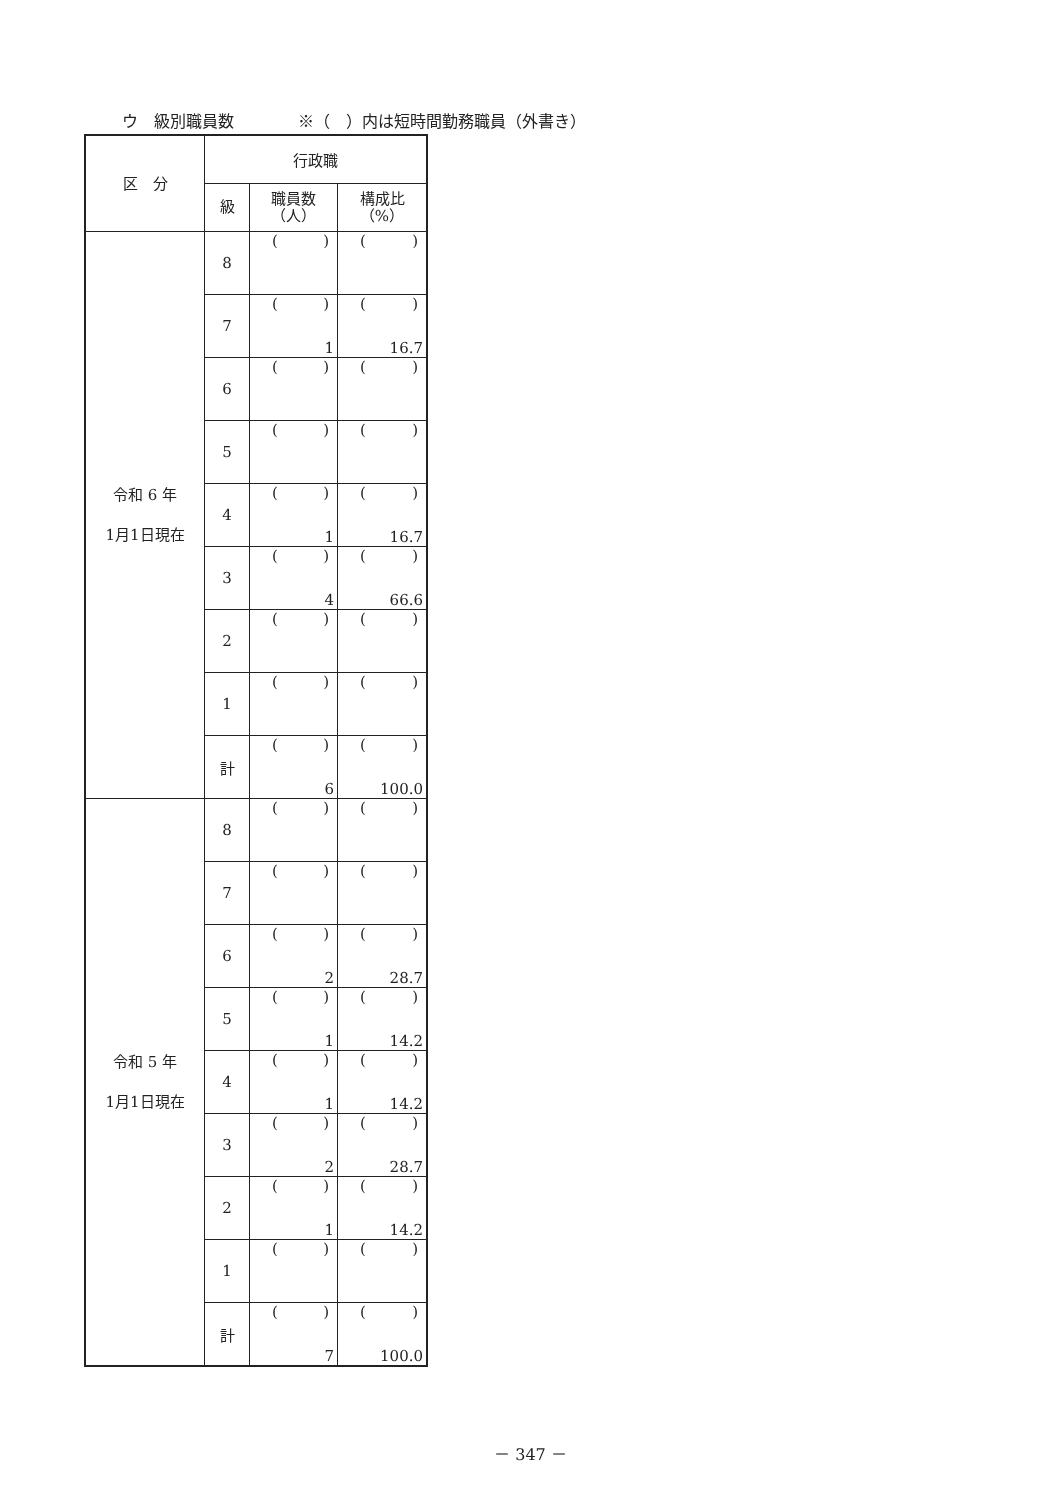ウ　級別職員数　　　　※（　）内は短時間勤務職員（外書き）
| 区 分 | 行政職 | | |
| --- | --- | --- | --- |
| | 級 | 職員数 （人） | 構成比 （%） |
| 令和 6 年 1月1日現在 | 8 | ( ) | ( ) |
| | 7 | ( ) 1 | ( ) 16.7 |
| | 6 | ( ) | ( ) |
| | 5 | ( ) | ( ) |
| | 4 | ( ) 1 | ( ) 16.7 |
| | 3 | ( ) 4 | ( ) 66.6 |
| | 2 | ( ) | ( ) |
| | 1 | ( ) | ( ) |
| | 計 | ( ) 6 | ( ) 100.0 |
| 令和 5 年 1月1日現在 | 8 | ( ) | ( ) |
| | 7 | ( ) | ( ) |
| | 6 | ( ) 2 | ( ) 28.7 |
| | 5 | ( ) 1 | ( ) 14.2 |
| | 4 | ( ) 1 | ( ) 14.2 |
| | 3 | ( ) 2 | ( ) 28.7 |
| | 2 | ( ) 1 | ( ) 14.2 |
| | 1 | ( ) | ( ) |
| | 計 | ( ) 7 | ( ) 100.0 |
－ 347 －